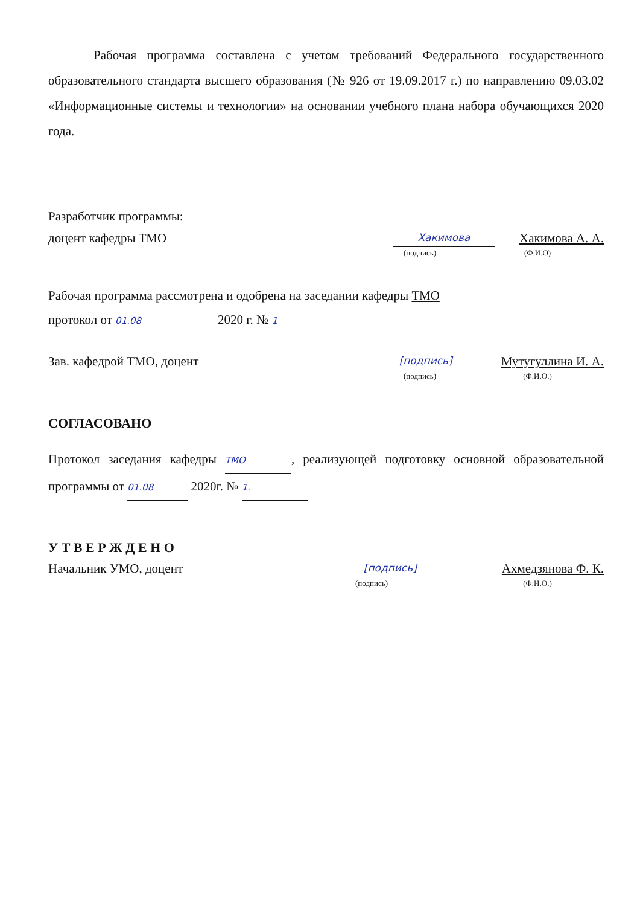Рабочая программа составлена с учетом требований Федерального государственного образовательного стандарта высшего образования (№ 926 от 19.09.2017 г.) по направлению 09.03.02 «Информационные системы и технологии» на основании учебного плана набора обучающихся 2020 года.
Разработчик программы:
доцент кафедры ТМО Хакимова Хакимова А. А.
(подпись) (Ф.И.О)
Рабочая программа рассмотрена и одобрена на заседании кафедры ТМО
протокол от 01.08 2020 г. № 1
Зав. кафедрой ТМО, доцент [подпись] Мутугуллина И. А.
(подпись) (Ф.И.О.)
СОГЛАСОВАНО
Протокол заседания кафедры ТМО, реализующей подготовку основной образовательной программы от 01.08 2020г. № 1.
У Т В Е Р Ж Д Е Н О
Начальник УМО, доцент [подпись] Ахмедзянова Ф. К.
(подпись) (Ф.И.О.)